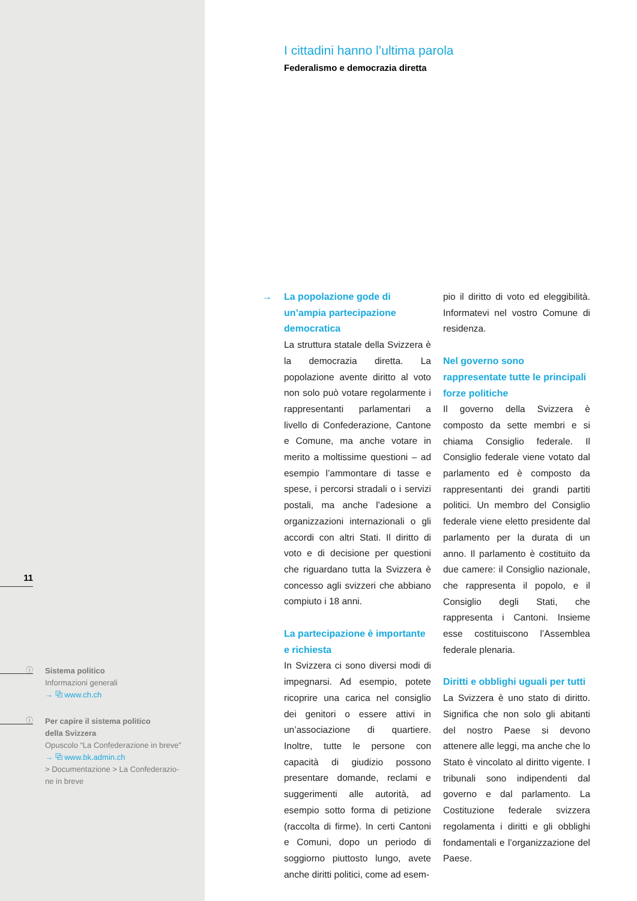11
ⓘ
Sistema politico
Informazioni generali
→ ⧉ www.ch.ch
ⓘ
Per capire il sistema politico
della Svizzera
Opuscolo “La Confederazione in breve”
→ ⧉ www.bk.admin.ch
> Documentazione > La Confederazio-
ne in breve
I cittadini hanno l’ultima parola
Federalismo e democrazia diretta
→ La popolazione gode di un’ampia partecipazione democratica
La struttura statale della Svizzera è la democrazia diretta. La popolazione avente diritto al voto non solo può votare regolarmente i rappresentanti parlamentari a livello di Confederazione, Cantone e Comune, ma anche votare in merito a moltissime questioni – ad esempio l’ammontare di tasse e spese, i percorsi stradali o i servizi postali, ma anche l’adesione a organizzazioni internazionali o gli accordi con altri Stati. Il diritto di voto e di decisione per questioni che riguardano tutta la Svizzera è concesso agli svizzeri che abbiano compiuto i 18 anni.
La partecipazione è importante e richiesta
In Svizzera ci sono diversi modi di impegnarsi. Ad esempio, potete ricoprire una carica nel consiglio dei genitori o essere attivi in un’associazione di quartiere. Inoltre, tutte le persone con capacità di giudizio possono presentare domande, reclami e suggerimenti alle autorità, ad esempio sotto forma di petizione (raccolta di firme). In certi Cantoni e Comuni, dopo un periodo di soggiorno piuttosto lungo, avete anche diritti politici, come ad esem-
pio il diritto di voto ed eleggibilità. Informatevi nel vostro Comune di residenza.
Nel governo sono rappresentate tutte le principali forze politiche
Il governo della Svizzera è composto da sette membri e si chiama Consiglio federale. Il Consiglio federale viene votato dal parlamento ed è composto da rappresentanti dei grandi partiti politici. Un membro del Consiglio federale viene eletto presidente dal parlamento per la durata di un anno. Il parlamento è costituito da due camere: il Consiglio nazionale, che rappresenta il popolo, e il Consiglio degli Stati, che rappresenta i Cantoni. Insieme esse costituiscono l’Assemblea federale plenaria.
Diritti e obblighi uguali per tutti
La Svizzera è uno stato di diritto. Significa che non solo gli abitanti del nostro Paese si devono attenere alle leggi, ma anche che lo Stato è vincolato al diritto vigente. I tribunali sono indipendenti dal governo e dal parlamento. La Costituzione federale svizzera regolamenta i diritti e gli obblighi fondamentali e l’organizzazione del Paese.